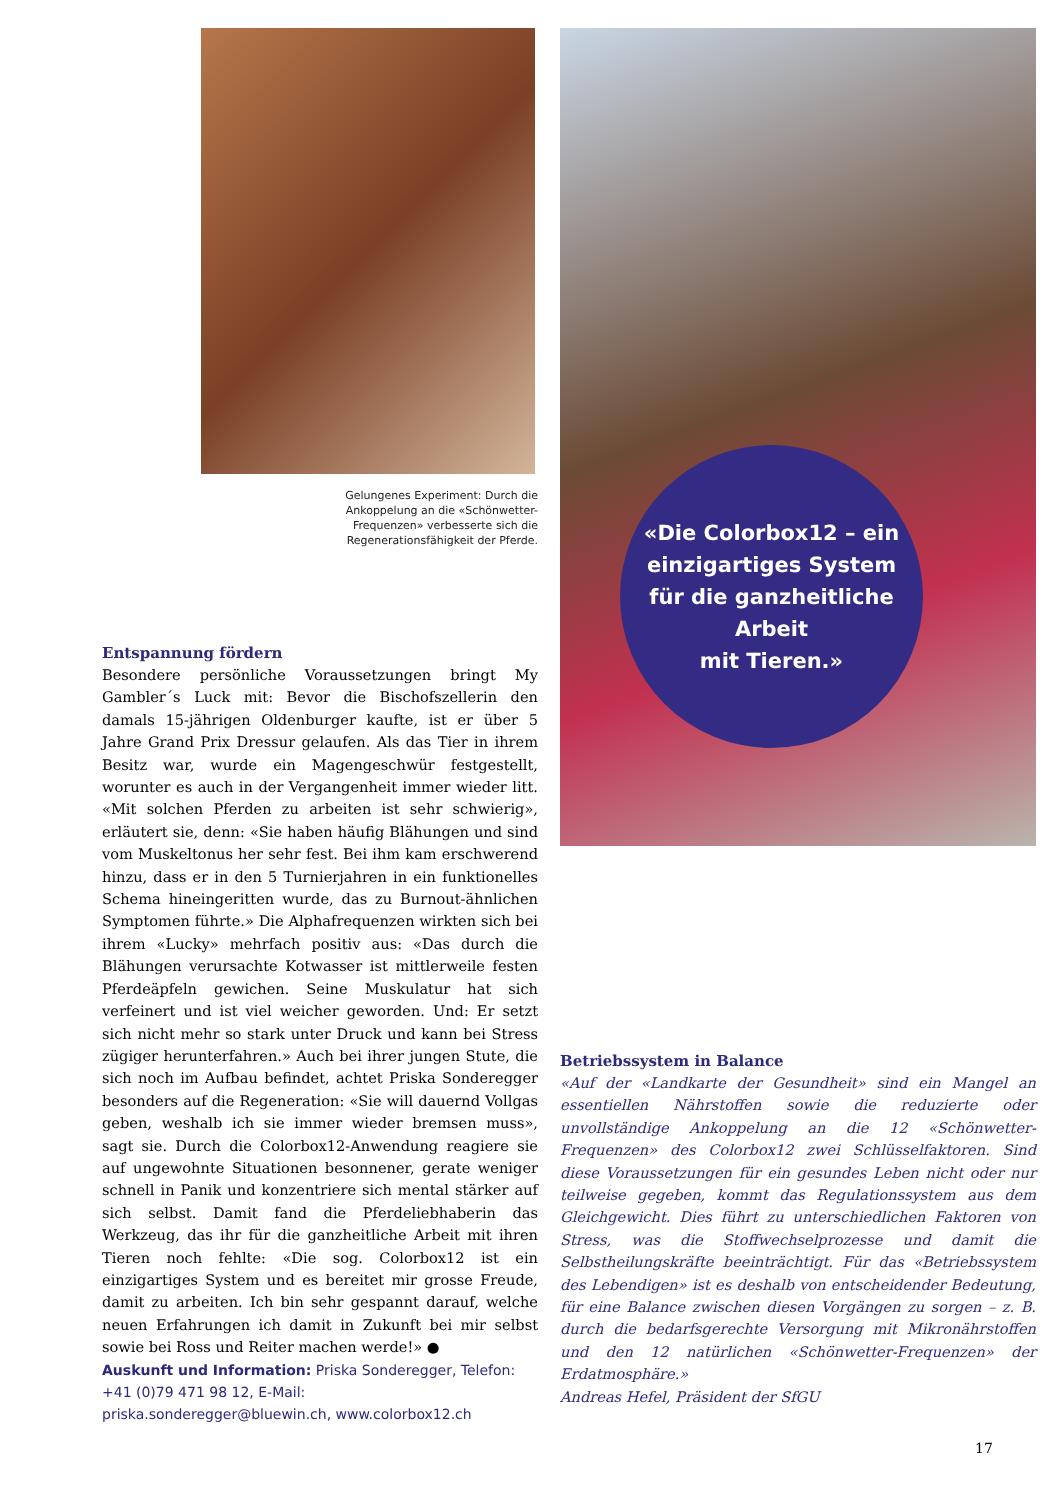Gelungenes Experiment: Durch die Ankoppelung an die «Schön­wetter-Frequenzen» verbesserte sich die Regenerationsfähigkeit der Pferde.
Entspannung fördern
Besondere persönliche Voraussetzungen bringt My Gambler´s Luck mit: Bevor die Bischofszellerin den damals 15-jährigen Oldenburger kaufte, ist er über 5 Jahre Grand Prix Dressur gelaufen. Als das Tier in ihrem Besitz war, wurde ein Magengeschwür festgestellt, worunter es auch in der Vergangenheit immer wieder litt. «Mit solchen Pferden zu arbeiten ist sehr schwierig», erläutert sie, denn: «Sie haben häufig Blähungen und sind vom Muskeltonus her sehr fest. Bei ihm kam erschwerend hinzu, dass er in den 5 Turnierjahren in ein funktionelles Schema hineingeritten wurde, das zu Burnout-ähnlichen Symptomen führte.» Die Alphafrequenzen wirkten sich bei ihrem «Lucky» mehrfach positiv aus: «Das durch die Blähungen verursachte Kotwasser ist mittlerweile festen Pferdeäpfeln gewichen. Seine Muskulatur hat sich verfeinert und ist viel weicher geworden. Und: Er setzt sich nicht mehr so stark unter Druck und kann bei Stress zügiger herunterfahren.» Auch bei ihrer jungen Stute, die sich noch im Aufbau befindet, achtet Priska Sonderegger besonders auf die Regeneration: «Sie will dauernd Vollgas geben, weshalb ich sie immer wieder bremsen muss», sagt sie. Durch die Colorbox12-Anwendung reagiere sie auf ungewohnte Situationen besonnener, gerate weniger schnell in Panik und konzentriere sich mental stärker auf sich selbst. Damit fand die Pferdeliebhaberin das Werkzeug, das ihr für die ganzheitliche Arbeit mit ihren Tieren noch fehlte: «Die sog. Colorbox12 ist ein einzigartiges System und es bereitet mir grosse Freude, damit zu arbeiten. Ich bin sehr gespannt darauf, welche neuen Erfahrungen ich damit in Zukunft bei mir selbst sowie bei Ross und Reiter machen werde!» ●
Auskunft und Information: Priska Sonderegger, Telefon: +41 (0)79 471 98 12, E-Mail: priska.sonderegger@bluewin.ch, www.colorbox12.ch
«Die Colorbox12 – ein
einzigartiges System
für die ganzheitliche Arbeit
mit Tieren.»
Betriebssystem in Balance
«Auf der «Landkarte der Gesundheit» sind ein Mangel an essentiellen Nährstoffen sowie die reduzierte oder unvollständige Ankoppelung an die 12 «Schönwetter-Frequenzen» des Colorbox12 zwei Schlüsselfaktoren. Sind diese Voraussetzungen für ein gesundes Leben nicht oder nur teilweise gegeben, kommt das Regulationssystem aus dem Gleichgewicht. Dies führt zu unterschiedlichen Faktoren von Stress, was die Stoffwechselprozesse und damit die Selbstheilungskräfte beeinträchtigt. Für das «Betriebssystem des Lebendigen» ist es deshalb von entscheidender Bedeutung, für eine Balance zwischen diesen Vorgängen zu sorgen – z. B. durch die bedarfsgerechte Versorgung mit Mikronährstoffen und den 12 natürlichen «Schönwetter-Frequenzen» der Erdatmosphäre.»
Andreas Hefel, Präsident der SfGU
17